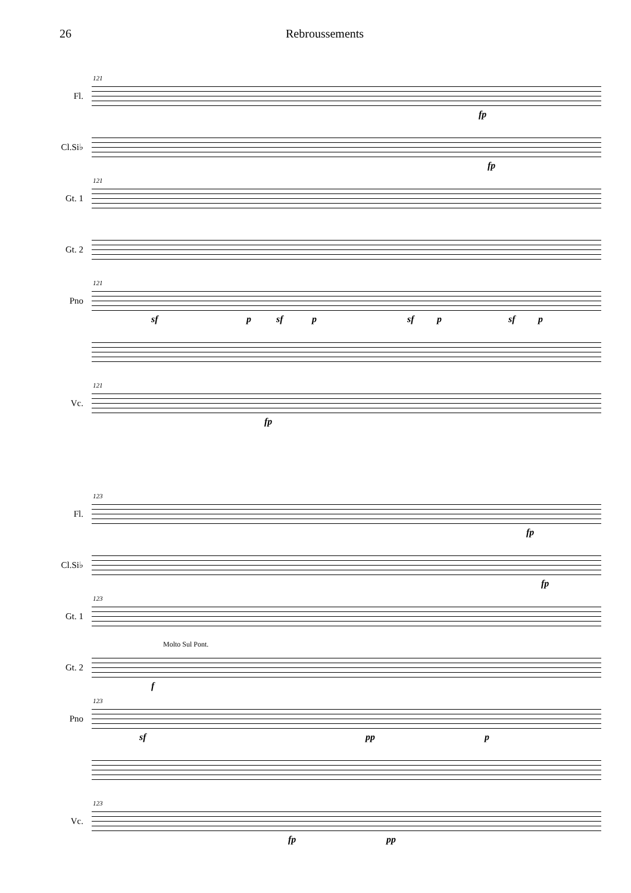26 Rebroussements
Fl.
121
fp
Cl.Si♭
fp
Gt. 1
121
Gt. 2
Pno
121
sf p sf p sf p sf p
Vc.
121
fp
Fl.
123
fp
Cl.Si♭
fp
Gt. 1
123
Gt. 2
Molto Sul Pont.
f
Pno
123
sf pp p
Vc.
123
fp pp